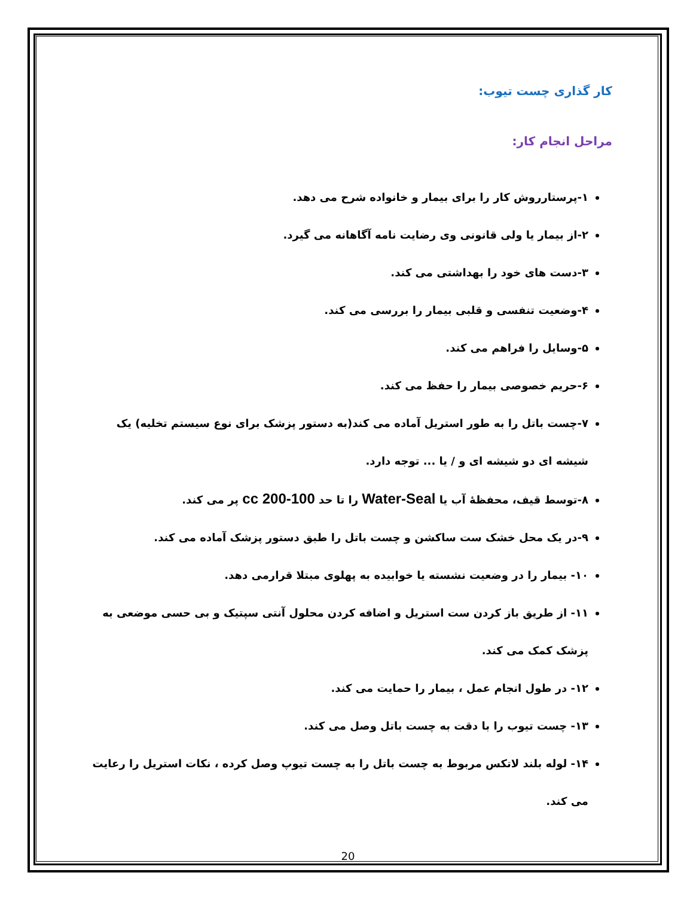کار گذاری چست تیوب:
مراحل انجام کار:
۱-پرستارروش کار را برای بیمار و خانواده شرح می دهد.
۲-از بیمار یا ولی قانونی وی رضایت نامه آگاهانه می گیرد.
۳-دست های خود را بهداشتی می کند.
۴-وضعیت تنفسی و قلبی بیمار را بررسی می کند.
۵-وسایل را فراهم می کند.
۶-حریم خصوصی بیمار را حفظ می کند.
۷-چست باتل را به طور استریل آماده می کند(به دستور پزشک برای نوع سیستم تخلیه) یک شیشه ای دو شیشه ای و / یا ... توجه دارد.
۸-توسط قیف، محفظۀ آب یا Water-Seal را تا حد 100-200 cc پر می کند.
۹-در یک محل خشک ست ساکشن و چست باتل را طبق دستور پزشک آماده می کند.
۱۰- بیمار را در وضعیت نشسته یا خوابیده به پهلوی مبتلا قرارمی دهد.
۱۱- از طریق باز کردن ست استریل و اضافه کردن محلول آنتی سپتیک و بی حسی موضعی به پزشک کمک می کند.
۱۲- در طول انجام عمل ، بیمار را حمایت می کند.
۱۳- چست تیوب را با دقت به چست باتل وصل می کند.
۱۴- لوله بلند لاتکس مربوط به چست باتل را به چست تیوپ وصل کرده ، نکات استریل را رعایت می کند.
20